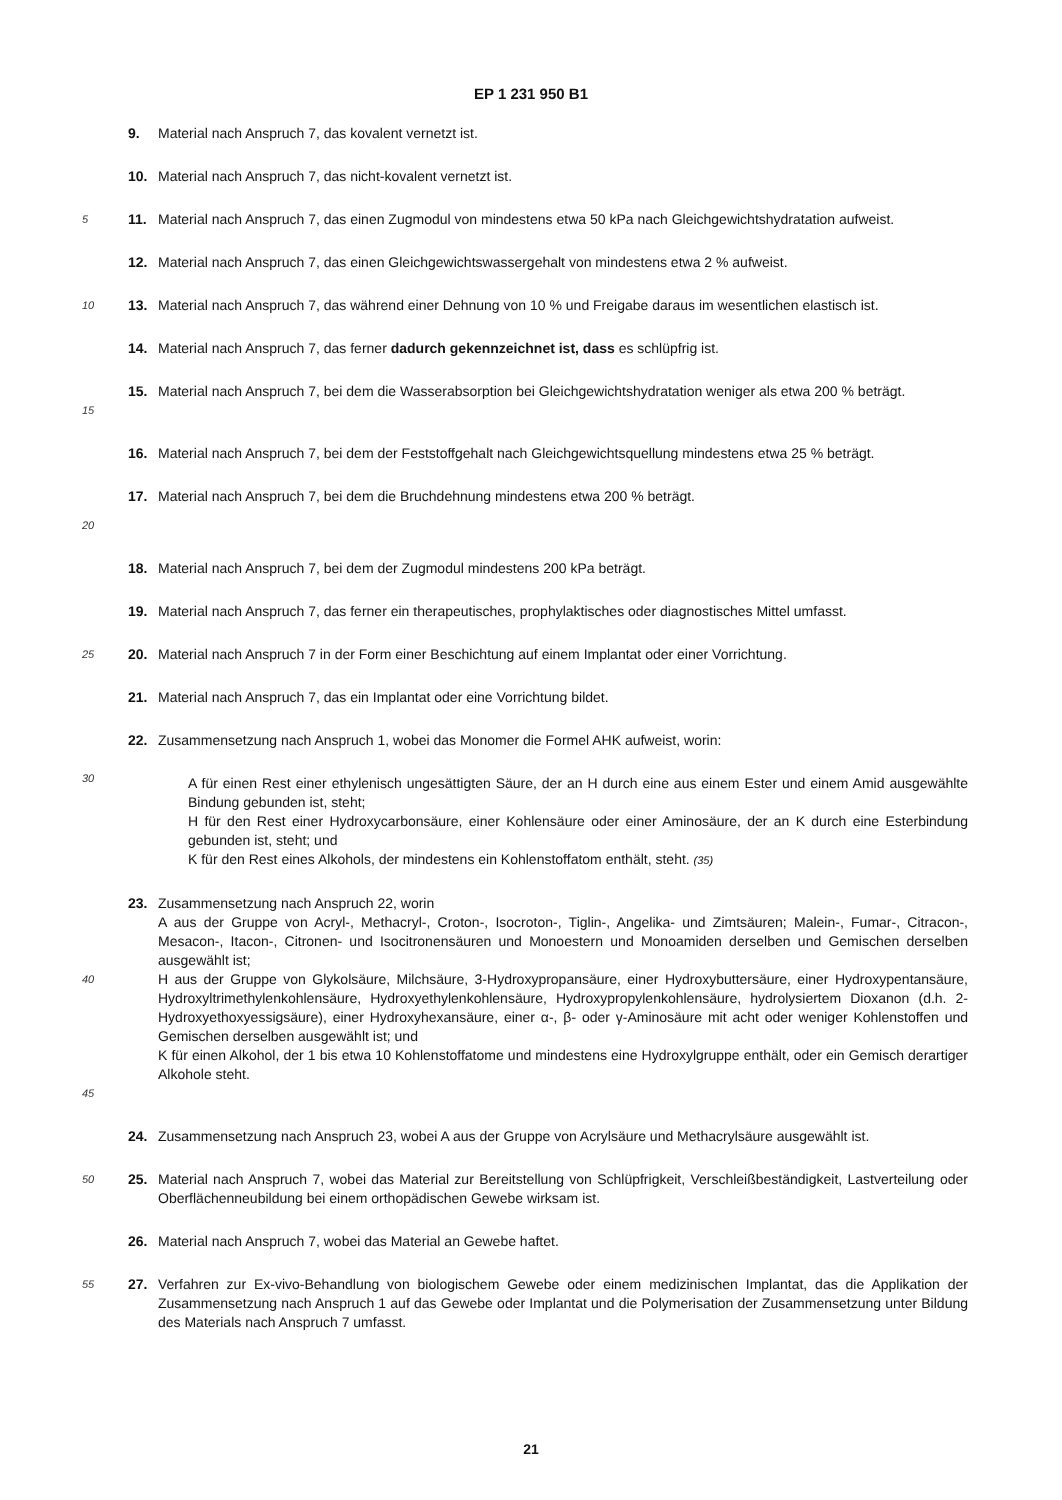EP 1 231 950 B1
9. Material nach Anspruch 7, das kovalent vernetzt ist.
10. Material nach Anspruch 7, das nicht-kovalent vernetzt ist.
5 11. Material nach Anspruch 7, das einen Zugmodul von mindestens etwa 50 kPa nach Gleichgewichtshydratation aufweist.
12. Material nach Anspruch 7, das einen Gleichgewichtswassergehalt von mindestens etwa 2 % aufweist.
10 13. Material nach Anspruch 7, das während einer Dehnung von 10 % und Freigabe daraus im wesentlichen elastisch ist.
14. Material nach Anspruch 7, das ferner dadurch gekennzeichnet ist, dass es schlüpfrig ist.
15 15. Material nach Anspruch 7, bei dem die Wasserabsorption bei Gleichgewichtshydratation weniger als etwa 200 % beträgt.
16. Material nach Anspruch 7, bei dem der Feststoffgehalt nach Gleichgewichtsquellung mindestens etwa 25 % beträgt.
17. Material nach Anspruch 7, bei dem die Bruchdehnung mindestens etwa 200 % beträgt.
20
18. Material nach Anspruch 7, bei dem der Zugmodul mindestens 200 kPa beträgt.
19. Material nach Anspruch 7, das ferner ein therapeutisches, prophylaktisches oder diagnostisches Mittel umfasst.
25 20. Material nach Anspruch 7 in der Form einer Beschichtung auf einem Implantat oder einer Vorrichtung.
21. Material nach Anspruch 7, das ein Implantat oder eine Vorrichtung bildet.
30 22. Zusammensetzung nach Anspruch 1, wobei das Monomer die Formel AHK aufweist, worin:
A für einen Rest einer ethylenisch ungesättigten Säure, der an H durch eine aus einem Ester und einem Amid ausgewählte Bindung gebunden ist, steht;
H für den Rest einer Hydroxycarbonsäure, einer Kohlensäure oder einer Aminosäure, der an K durch eine Esterbindung gebunden ist, steht; und
K für den Rest eines Alkohols, der mindestens ein Kohlenstoffatom enthält, steht. (35)
40
45 23. Zusammensetzung nach Anspruch 22, worin
A aus der Gruppe von Acryl-, Methacryl-, Croton-, Isocroton-, Tiglin-, Angelika- und Zimtsäuren; Malein-, Fumar-, Citracon-, Mesacon-, Itacon-, Citronen- und Isocitronensäuren und Monoestern und Monoamiden derselben und Gemischen derselben ausgewählt ist;
H aus der Gruppe von Glykolsäure, Milchsäure, 3-Hydroxypropansäure, einer Hydroxybuttersäure, einer Hydroxypentansäure, Hydroxyltrimethylenkohlensäure, Hydroxyethylenkohlensäure, Hydroxypropylenkohlensäure, hydrolysiertem Dioxanon (d.h. 2-Hydroxyethoxyessigsäure), einer Hydroxyhexansäure, einer α-, β- oder γ-Aminosäure mit acht oder weniger Kohlenstoffen und Gemischen derselben ausgewählt ist; und
K für einen Alkohol, der 1 bis etwa 10 Kohlenstoffatome und mindestens eine Hydroxylgruppe enthält, oder ein Gemisch derartiger Alkohole steht.
24. Zusammensetzung nach Anspruch 23, wobei A aus der Gruppe von Acrylsäure und Methacrylsäure ausgewählt ist.
50 25. Material nach Anspruch 7, wobei das Material zur Bereitstellung von Schlüpfrigkeit, Verschleißbeständigkeit, Lastverteilung oder Oberflächenneubildung bei einem orthopädischen Gewebe wirksam ist.
26. Material nach Anspruch 7, wobei das Material an Gewebe haftet.
55 27. Verfahren zur Ex-vivo-Behandlung von biologischem Gewebe oder einem medizinischen Implantat, das die Applikation der Zusammensetzung nach Anspruch 1 auf das Gewebe oder Implantat und die Polymerisation der Zusammensetzung unter Bildung des Materials nach Anspruch 7 umfasst.
21